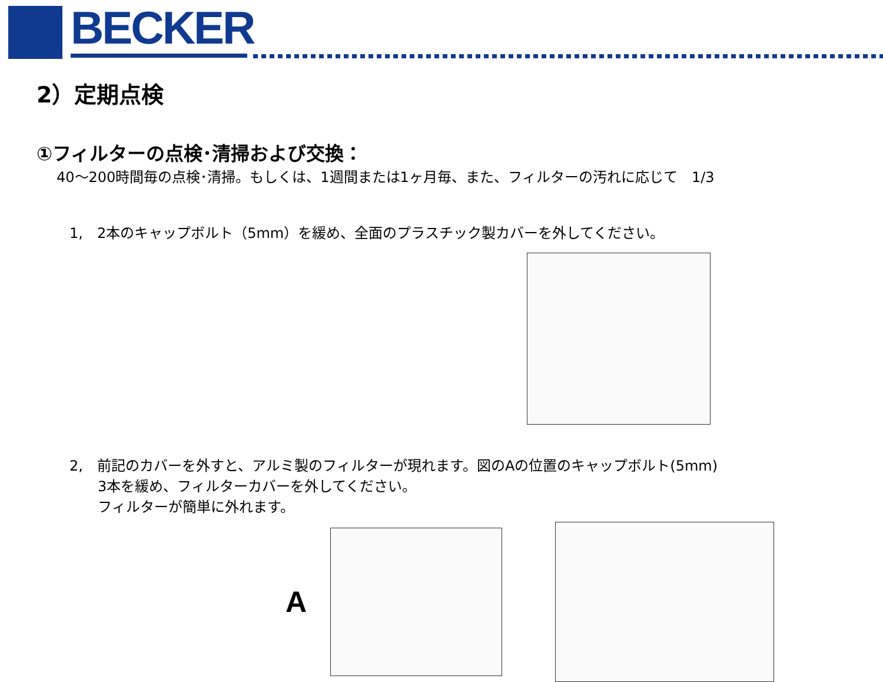BECKER
2）定期点検
①フィルターの点検･清掃および交換：
40～200時間毎の点検･清掃。もしくは、1週間または1ヶ月毎、また、フィルターの汚れに応じて　1/3
1,　2本のキャップボルト（5mm）を緩め、全面のプラスチック製カバーを外してください。
2,　前記のカバーを外すと、アルミ製のフィルターが現れます。図のAの位置のキャップボルト(5mm)
　　3本を緩め、フィルターカバーを外してください。
　　フィルターが簡単に外れます。
A